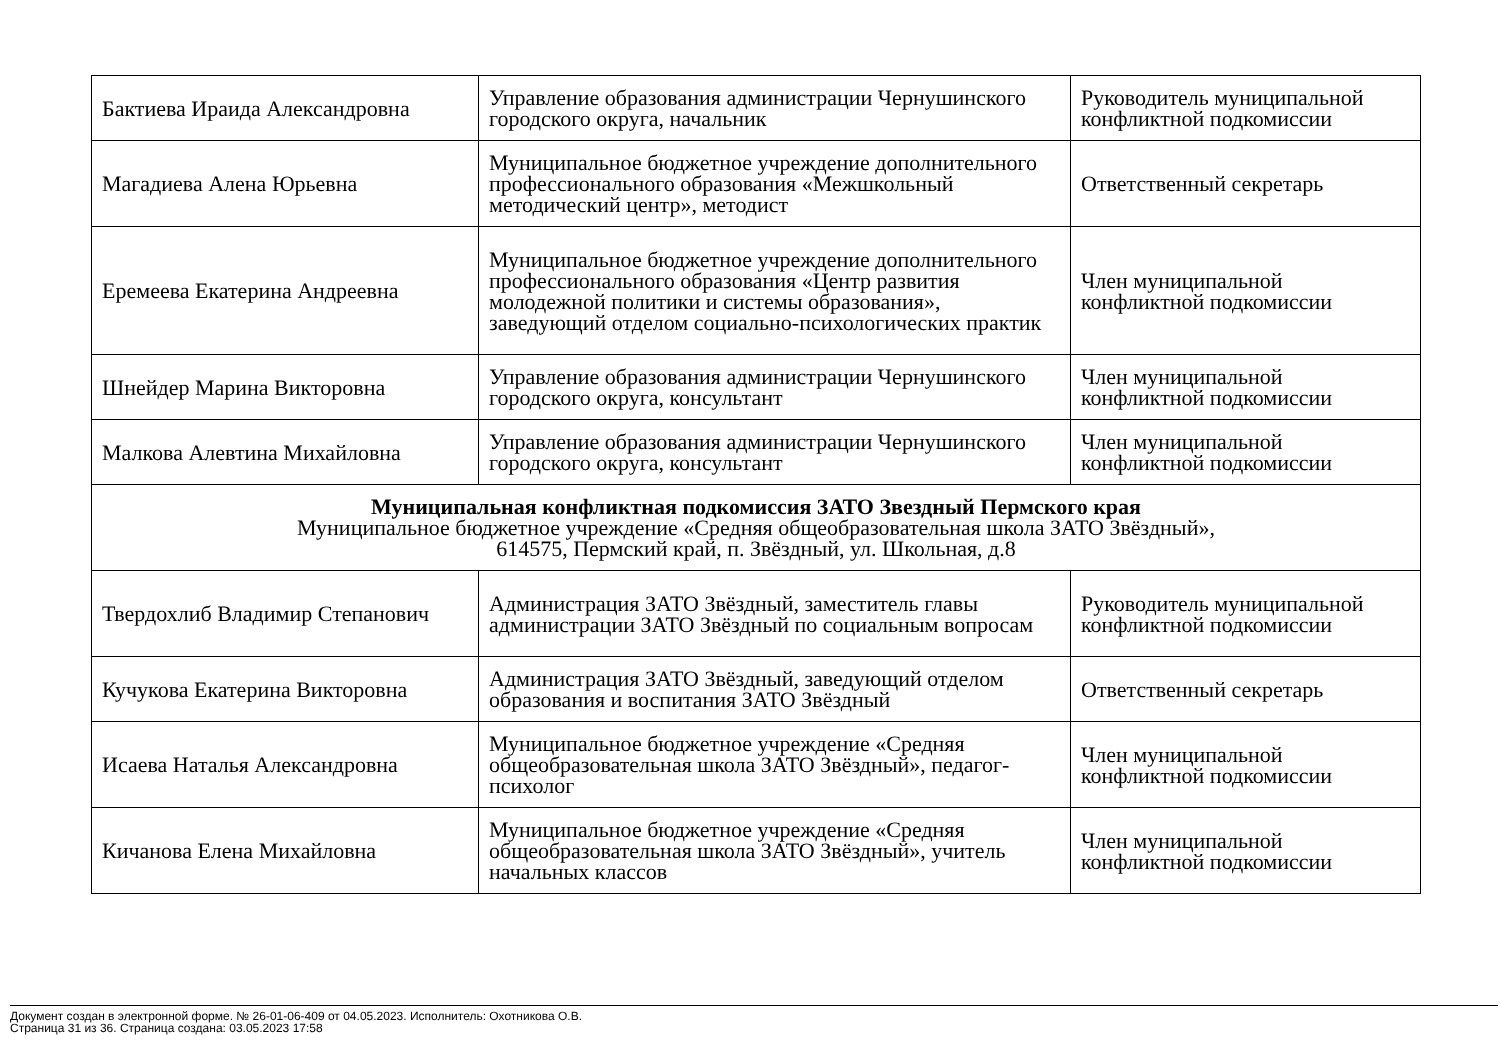| Бактиева Ираида Александровна | Управление образования администрации Чернушинского городского округа, начальник | Руководитель муниципальной конфликтной подкомиссии |
| Магадиева Алена Юрьевна | Муниципальное бюджетное учреждение дополнительного профессионального образования «Межшкольный методический центр», методист | Ответственный секретарь |
| Еремеева Екатерина Андреевна | Муниципальное бюджетное учреждение дополнительного профессионального образования «Центр развития молодежной политики и системы образования», заведующий отделом социально-психологических практик | Член муниципальной конфликтной подкомиссии |
| Шнейдер Марина Викторовна | Управление образования администрации Чернушинского городского округа, консультант | Член муниципальной конфликтной подкомиссии |
| Малкова Алевтина Михайловна | Управление образования администрации Чернушинского городского округа, консультант | Член муниципальной конфликтной подкомиссии |
| Муниципальная конфликтная подкомиссия ЗАТО Звездный Пермского края Муниципальное бюджетное учреждение «Средняя общеобразовательная школа ЗАТО Звёздный», 614575, Пермский край, п. Звёздный, ул. Школьная, д.8 | | |
| Твердохлиб Владимир Степанович | Администрация ЗАТО Звёздный, заместитель главы администрации ЗАТО Звёздный по социальным вопросам | Руководитель муниципальной конфликтной подкомиссии |
| Кучукова Екатерина Викторовна | Администрация ЗАТО Звёздный, заведующий отделом образования и воспитания ЗАТО Звёздный | Ответственный секретарь |
| Исаева Наталья Александровна | Муниципальное бюджетное учреждение «Средняя общеобразовательная школа ЗАТО Звёздный», педагог-психолог | Член муниципальной конфликтной подкомиссии |
| Кичанова Елена Михайловна | Муниципальное бюджетное учреждение «Средняя общеобразовательная школа ЗАТО Звёздный», учитель начальных классов | Член муниципальной конфликтной подкомиссии |
Документ создан в электронной форме. № 26-01-06-409 от 04.05.2023. Исполнитель: Охотникова О.В.
Страница 31 из 36. Страница создана: 03.05.2023 17:58